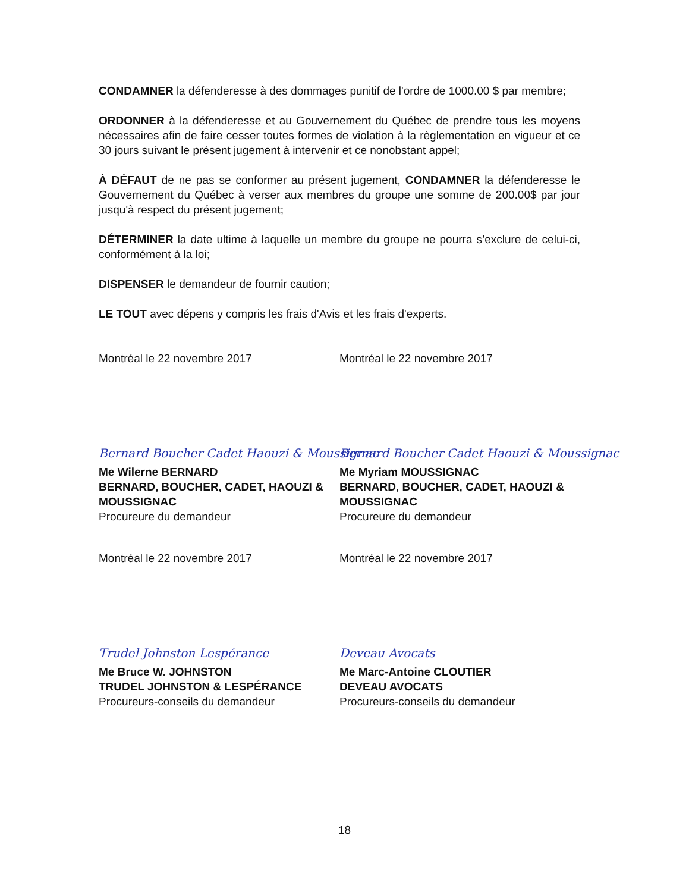CONDAMNER la défenderesse à des dommages punitif de l'ordre de 1000.00 $ par membre;
ORDONNER à la défenderesse et au Gouvernement du Québec de prendre tous les moyens nécessaires afin de faire cesser toutes formes de violation à la règlementation en vigueur et ce 30 jours suivant le présent jugement à intervenir et ce nonobstant appel;
À DÉFAUT de ne pas se conformer au présent jugement, CONDAMNER la défenderesse le Gouvernement du Québec à verser aux membres du groupe une somme de 200.00$ par jour jusqu'à respect du présent jugement;
DÉTERMINER la date ultime à laquelle un membre du groupe ne pourra s’exclure de celui-ci, conformément à la loi;
DISPENSER le demandeur de fournir caution;
LE TOUT avec dépens y compris les frais d'Avis et les frais d'experts.
Montréal le 22 novembre 2017 Montréal le 22 novembre 2017
Bernard Boucher Cadet Haouzi & Moussignac
Me Wilerne BERNARD
BERNARD, BOUCHER, CADET, HAOUZI & MOUSSIGNAC
Procureure du demandeur
Bernard Boucher Cadet Haouzi & Moussignac
Me Myriam MOUSSIGNAC
BERNARD, BOUCHER, CADET, HAOUZI & MOUSSIGNAC
Procureure du demandeur
Montréal le 22 novembre 2017 Montréal le 22 novembre 2017
Trudel Johnston Lespérance
Me Bruce W. JOHNSTON
TRUDEL JOHNSTON & LESPÉRANCE
Procureurs-conseils du demandeur
Deveau Avocats
Me Marc-Antoine CLOUTIER
DEVEAU AVOCATS
Procureurs-conseils du demandeur
18